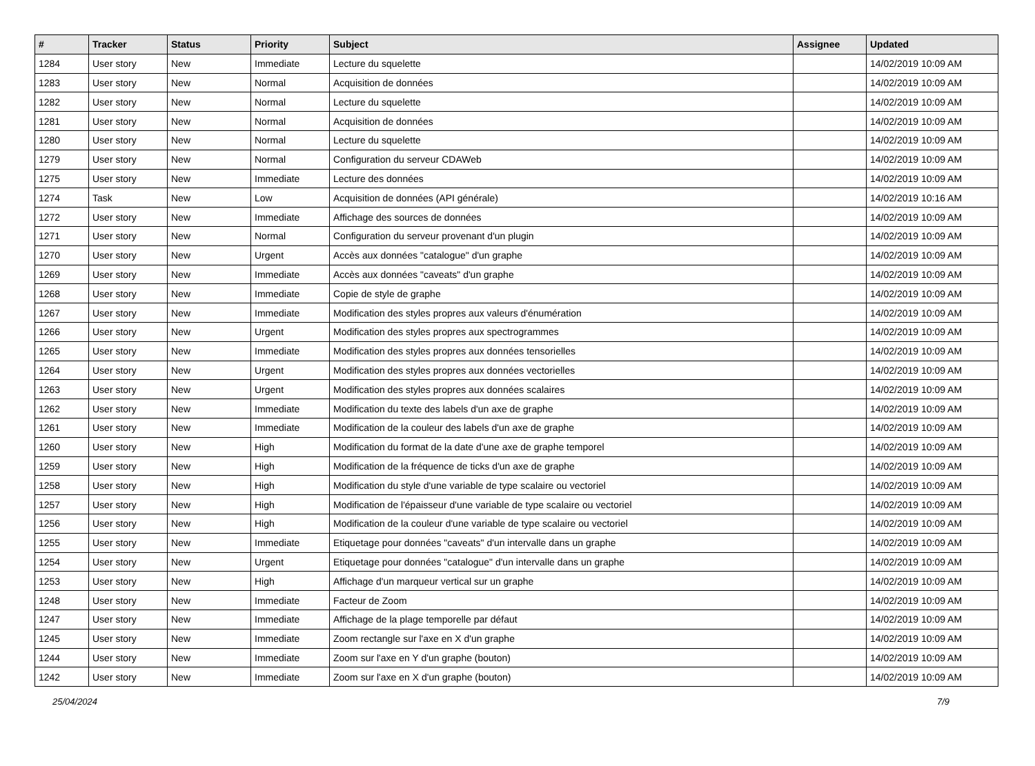| # | Tracker | Status | Priority | Subject | Assignee | Updated |
| --- | --- | --- | --- | --- | --- | --- |
| 1284 | User story | New | Immediate | Lecture du squelette | | 14/02/2019 10:09 AM |
| 1283 | User story | New | Normal | Acquisition de données | | 14/02/2019 10:09 AM |
| 1282 | User story | New | Normal | Lecture du squelette | | 14/02/2019 10:09 AM |
| 1281 | User story | New | Normal | Acquisition de données | | 14/02/2019 10:09 AM |
| 1280 | User story | New | Normal | Lecture du squelette | | 14/02/2019 10:09 AM |
| 1279 | User story | New | Normal | Configuration du serveur CDAWeb | | 14/02/2019 10:09 AM |
| 1275 | User story | New | Immediate | Lecture des données | | 14/02/2019 10:09 AM |
| 1274 | Task | New | Low | Acquisition de données (API générale) | | 14/02/2019 10:16 AM |
| 1272 | User story | New | Immediate | Affichage des sources de données | | 14/02/2019 10:09 AM |
| 1271 | User story | New | Normal | Configuration du serveur provenant d'un plugin | | 14/02/2019 10:09 AM |
| 1270 | User story | New | Urgent | Accès aux données "catalogue" d'un graphe | | 14/02/2019 10:09 AM |
| 1269 | User story | New | Immediate | Accès aux données "caveats" d'un graphe | | 14/02/2019 10:09 AM |
| 1268 | User story | New | Immediate | Copie de style de graphe | | 14/02/2019 10:09 AM |
| 1267 | User story | New | Immediate | Modification des styles propres aux valeurs d'énumération | | 14/02/2019 10:09 AM |
| 1266 | User story | New | Urgent | Modification des styles propres aux spectrogrammes | | 14/02/2019 10:09 AM |
| 1265 | User story | New | Immediate | Modification des styles propres aux données tensorielles | | 14/02/2019 10:09 AM |
| 1264 | User story | New | Urgent | Modification des styles propres aux données vectorielles | | 14/02/2019 10:09 AM |
| 1263 | User story | New | Urgent | Modification des styles propres aux données scalaires | | 14/02/2019 10:09 AM |
| 1262 | User story | New | Immediate | Modification du texte des labels d'un axe de graphe | | 14/02/2019 10:09 AM |
| 1261 | User story | New | Immediate | Modification de la couleur des labels d'un axe de graphe | | 14/02/2019 10:09 AM |
| 1260 | User story | New | High | Modification du format de la date d'une axe de graphe temporel | | 14/02/2019 10:09 AM |
| 1259 | User story | New | High | Modification de la fréquence de ticks d'un axe de graphe | | 14/02/2019 10:09 AM |
| 1258 | User story | New | High | Modification du style d'une variable de type scalaire ou vectoriel | | 14/02/2019 10:09 AM |
| 1257 | User story | New | High | Modification de l'épaisseur d'une variable de type scalaire ou vectoriel | | 14/02/2019 10:09 AM |
| 1256 | User story | New | High | Modification de la couleur d'une variable de type scalaire ou vectoriel | | 14/02/2019 10:09 AM |
| 1255 | User story | New | Immediate | Etiquetage pour données "caveats" d'un intervalle dans un graphe | | 14/02/2019 10:09 AM |
| 1254 | User story | New | Urgent | Etiquetage pour données "catalogue" d'un intervalle dans un graphe | | 14/02/2019 10:09 AM |
| 1253 | User story | New | High | Affichage d'un marqueur vertical sur un graphe | | 14/02/2019 10:09 AM |
| 1248 | User story | New | Immediate | Facteur de Zoom | | 14/02/2019 10:09 AM |
| 1247 | User story | New | Immediate | Affichage de la plage temporelle par défaut | | 14/02/2019 10:09 AM |
| 1245 | User story | New | Immediate | Zoom rectangle sur l'axe en X d'un graphe | | 14/02/2019 10:09 AM |
| 1244 | User story | New | Immediate | Zoom sur l'axe en Y d'un graphe (bouton) | | 14/02/2019 10:09 AM |
| 1242 | User story | New | Immediate | Zoom sur l'axe en X d'un graphe (bouton) | | 14/02/2019 10:09 AM |
25/04/2024 7/9